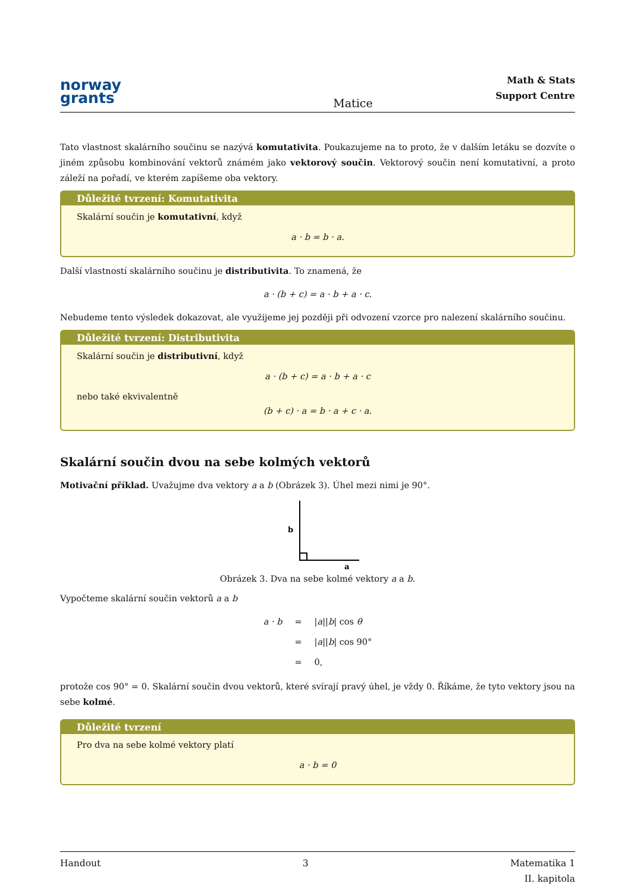norway
grants
Matice
Math & Stats
Support Centre
Tato vlastnost skalárního součinu se nazývá komutativita. Poukazujeme na to proto, že v dalším letáku se dozvíte o jiném způsobu kombinování vektorů známém jako vektorový součin. Vektorový součin není komutativní, a proto záleží na pořadí, ve kterém zapíšeme oba vektory.
Důležité tvrzení: Komutativita
Skalární součin je komutativní, když
a · b = b · a.
Další vlastností skalárního součinu je distributivita. To znamená, že
a · (b + c) = a · b + a · c.
Nebudeme tento výsledek dokazovat, ale využijeme jej později při odvození vzorce pro nalezení skalárního součinu.
Důležité tvrzení: Distributivita
Skalární součin je distributivní, když
a · (b + c) = a · b + a · c
nebo také ekvivalentně
(b + c) · a = b · a + c · a.
Skalární součin dvou na sebe kolmých vektorů
Motivační příklad. Uvažujme dva vektory a a b (Obrázek 3). Úhel mezi nimi je 90°.
b
a
Obrázek 3. Dva na sebe kolmé vektory a a b.
Vypočteme skalární součin vektorů a a b
| a · b | = | / a // b / cos θ |
| | = | / a // b / cos 90° |
| | = | 0, |
protože cos 90° = 0. Skalární součin dvou vektorů, které svírají pravý úhel, je vždy 0. Říkáme, že tyto vektory jsou na sebe kolmé.
Důležité tvrzení
Pro dva na sebe kolmé vektory platí
a · b = 0
Handout 3 Matematika 1
II. kapitola